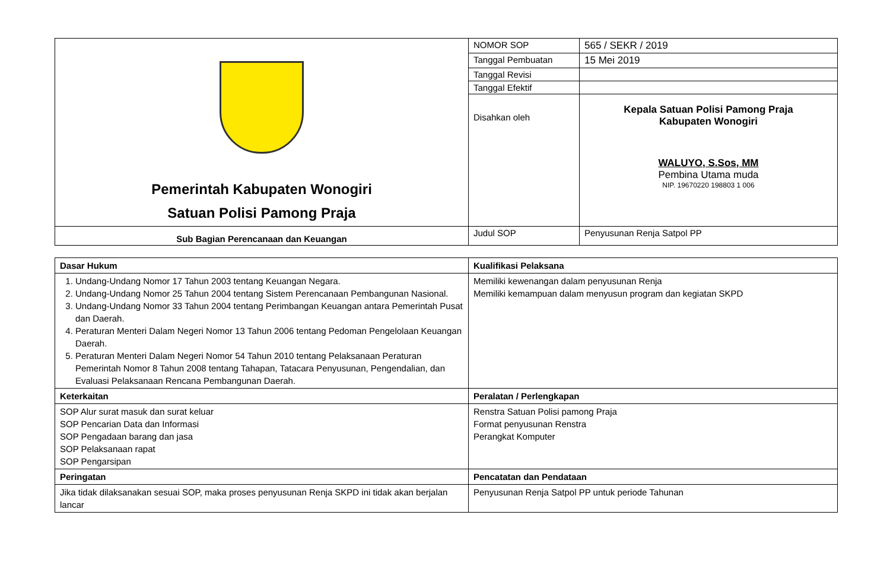| Pemerintah Kabupaten Wonogiri Satuan Polisi Pamong Praja | NOMOR SOP | 565 / SEKR / 2019 |
| | Tanggal Pembuatan | 15 Mei 2019 |
| | Tanggal Revisi | |
| | Tanggal Efektif | |
| | Disahkan oleh | Kepala Satuan Polisi Pamong Praja Kabupaten Wonogiri WALUYO, S.Sos, MM Pembina Utama muda NIP. 19670220 198803 1 006 |
| Sub Bagian Perencanaan dan Keuangan | Judul SOP | Penyusunan Renja Satpol PP |
| Dasar Hukum | Kualifikasi Pelaksana |
| 1. Undang-Undang Nomor 17 Tahun 2003 tentang Keuangan Negara. 2. Undang-Undang Nomor 25 Tahun 2004 tentang Sistem Perencanaan Pembangunan Nasional. 3. Undang-Undang Nomor 33 Tahun 2004 tentang Perimbangan Keuangan antara Pemerintah Pusat dan Daerah. 4. Peraturan Menteri Dalam Negeri Nomor 13 Tahun 2006 tentang Pedoman Pengelolaan Keuangan Daerah. 5. Peraturan Menteri Dalam Negeri Nomor 54 Tahun 2010 tentang Pelaksanaan Peraturan Pemerintah Nomor 8 Tahun 2008 tentang Tahapan, Tatacara Penyusunan, Pengendalian, dan Evaluasi Pelaksanaan Rencana Pembangunan Daerah. | Memiliki kewenangan dalam penyusunan Renja Memiliki kemampuan dalam menyusun program dan kegiatan SKPD |
| Keterkaitan | Peralatan / Perlengkapan |
| SOP Alur surat masuk dan surat keluar SOP Pencarian Data dan Informasi SOP Pengadaan barang dan jasa SOP Pelaksanaan rapat SOP Pengarsipan | Renstra Satuan Polisi pamong Praja Format penyusunan Renstra Perangkat Komputer |
| Peringatan | Pencatatan dan Pendataan |
| Jika tidak dilaksanakan sesuai SOP, maka proses penyusunan Renja SKPD ini tidak akan berjalan lancar | Penyusunan Renja Satpol PP untuk periode Tahunan |